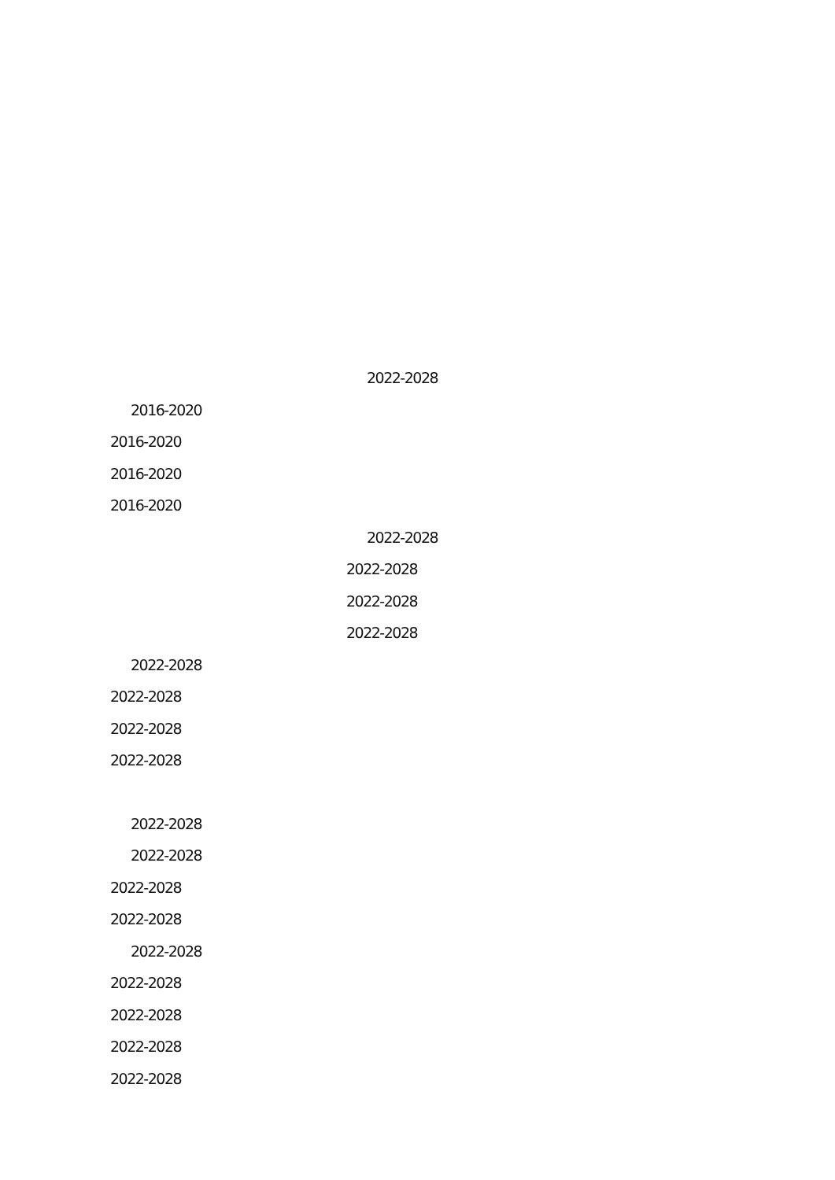2022-2028
2016-2020
2016-2020
2016-2020
2016-2020
2022-2028
2022-2028
2022-2028
2022-2028
2022-2028
2022-2028
2022-2028
2022-2028
2022-2028
2022-2028
2022-2028
2022-2028
2022-2028
2022-2028
2022-2028
2022-2028
2022-2028